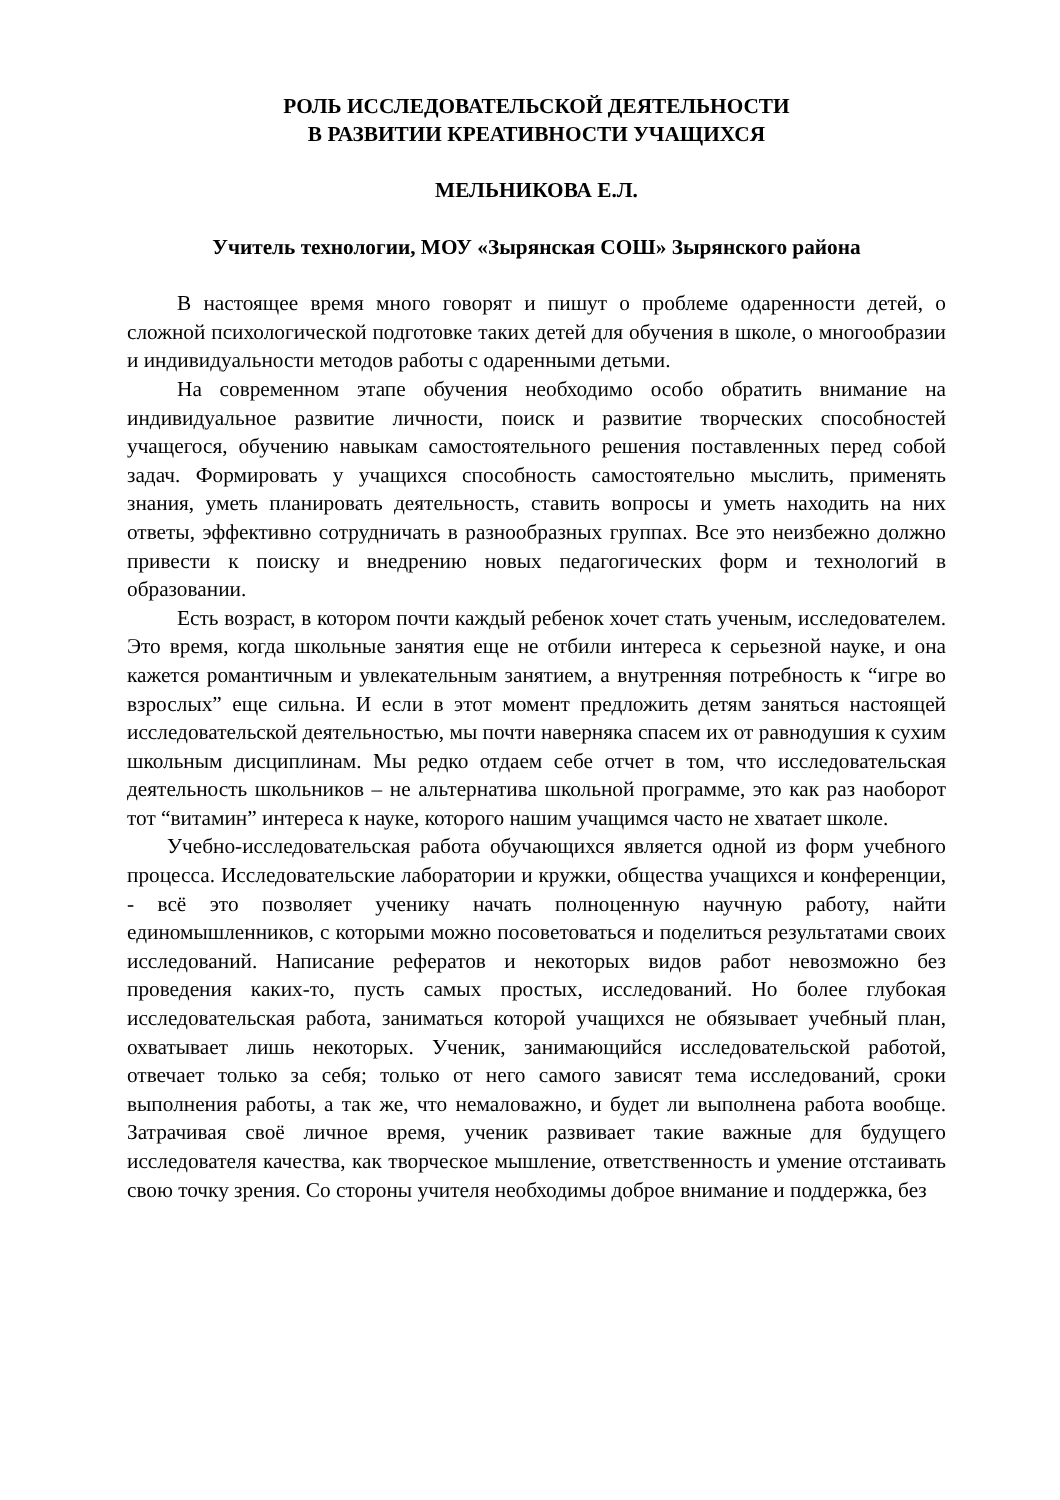РОЛЬ ИССЛЕДОВАТЕЛЬСКОЙ ДЕЯТЕЛЬНОСТИ
В РАЗВИТИИ КРЕАТИВНОСТИ УЧАЩИХСЯ
МЕЛЬНИКОВА Е.Л.
Учитель технологии, МОУ «Зырянская СОШ» Зырянского района
В настоящее время много говорят и пишут о проблеме одаренности детей, о сложной психологической подготовке таких детей для обучения в школе, о многообразии и индивидуальности методов работы с одаренными детьми.
На современном этапе обучения необходимо особо обратить внимание на индивидуальное развитие личности, поиск и развитие творческих способностей учащегося, обучению навыкам самостоятельного решения поставленных перед собой задач. Формировать у учащихся способность самостоятельно мыслить, применять знания, уметь планировать деятельность, ставить вопросы и уметь находить на них ответы, эффективно сотрудничать в разнообразных группах. Все это неизбежно должно привести к поиску и внедрению новых педагогических форм и технологий в образовании.
Есть возраст, в котором почти каждый ребенок хочет стать ученым, исследователем. Это время, когда школьные занятия еще не отбили интереса к серьезной науке, и она кажется романтичным и увлекательным занятием, а внутренняя потребность к “игре во взрослых” еще сильна. И если в этот момент предложить детям заняться настоящей исследовательской деятельностью, мы почти наверняка спасем их от равнодушия к сухим школьным дисциплинам. Мы редко отдаем себе отчет в том, что исследовательская деятельность школьников – не альтернатива школьной программе, это как раз наоборот тот “витамин” интереса к науке, которого нашим учащимся часто не хватает школе.
Учебно-исследовательская работа обучающихся является одной из форм учебного процесса. Исследовательские лаборатории и кружки, общества учащихся и конференции, - всё это позволяет ученику начать полноценную научную работу, найти единомышленников, с которыми можно посоветоваться и поделиться результатами своих исследований. Написание рефератов и некоторых видов работ невозможно без проведения каких-то, пусть самых простых, исследований. Но более глубокая исследовательская работа, заниматься которой учащихся не обязывает учебный план, охватывает лишь некоторых. Ученик, занимающийся исследовательской работой, отвечает только за себя; только от него самого зависят тема исследований, сроки выполнения работы, а так же, что немаловажно, и будет ли выполнена работа вообще. Затрачивая своё личное время, ученик развивает такие важные для будущего исследователя качества, как творческое мышление, ответственность и умение отстаивать свою точку зрения. Со стороны учителя необходимы доброе внимание и поддержка, без